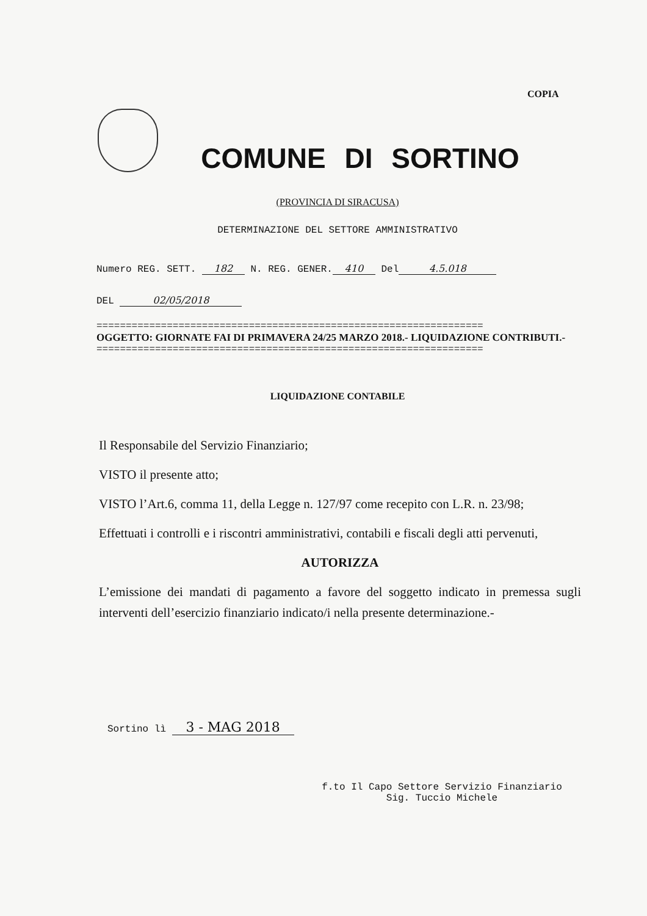COPIA
COMUNE DI SORTINO
(PROVINCIA DI SIRACUSA)
DETERMINAZIONE DEL SETTORE AMMINISTRATIVO
Numero REG. SETT. 182 N. REG. GENER. 410 Del 4.5.018
DEL 02/05/2018
==================================================================
OGGETTO: GIORNATE FAI DI PRIMAVERA 24/25 MARZO 2018.- LIQUIDAZIONE CONTRIBUTI.-
==================================================================
LIQUIDAZIONE CONTABILE
Il Responsabile del Servizio Finanziario;
VISTO il presente atto;
VISTO l’Art.6, comma 11, della Legge n. 127/97 come recepito con L.R. n. 23/98;
Effettuati i controlli e i riscontri amministrativi, contabili e fiscali degli atti pervenuti,
AUTORIZZA
L’emissione dei mandati di pagamento a favore del soggetto indicato in premessa sugli interventi dell’esercizio finanziario indicato/i nella presente determinazione.-
Sortino lì 3 - MAG 2018
f.to Il Capo Settore Servizio Finanziario
Sig. Tuccio Michele